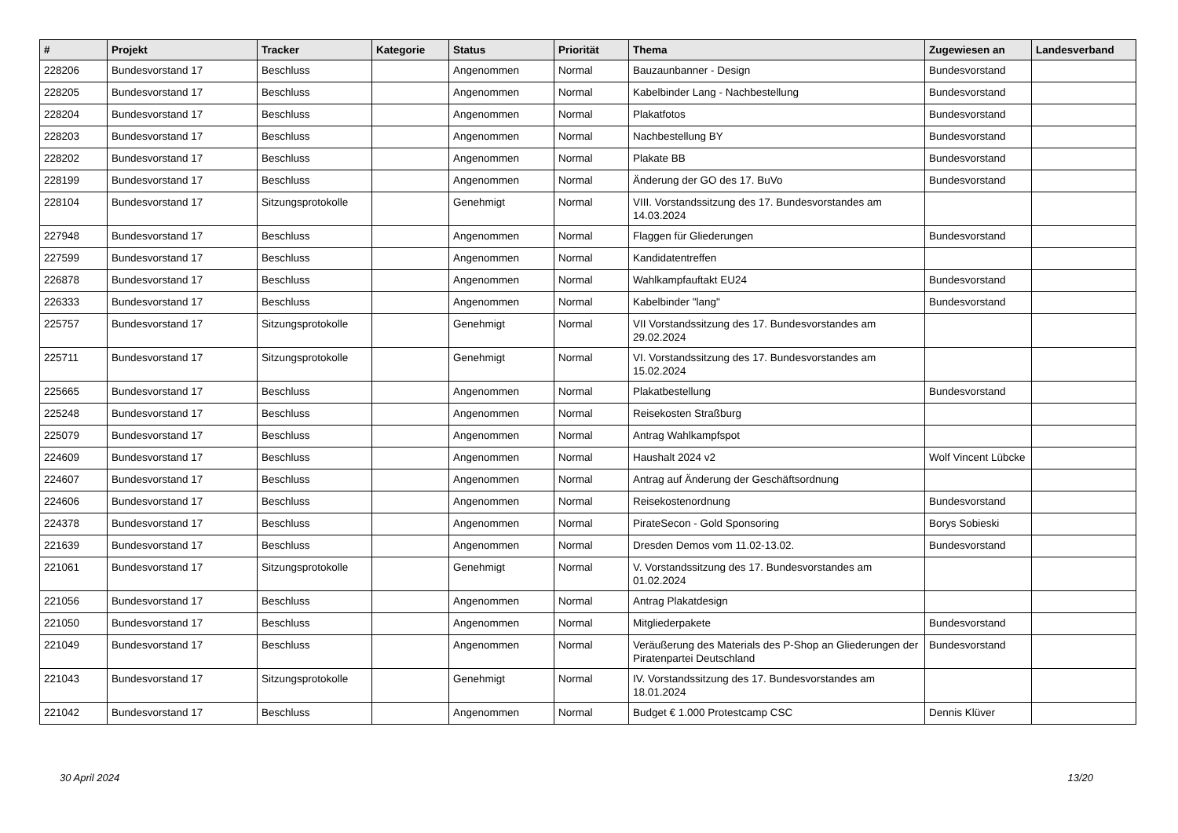| # | Projekt | Tracker | Kategorie | Status | Priorität | Thema | Zugewiesen an | Landesverband |
| --- | --- | --- | --- | --- | --- | --- | --- | --- |
| 228206 | Bundesvorstand 17 | Beschluss | | Angenommen | Normal | Bauzaunbanner - Design | Bundesvorstand | |
| 228205 | Bundesvorstand 17 | Beschluss | | Angenommen | Normal | Kabelbinder Lang - Nachbestellung | Bundesvorstand | |
| 228204 | Bundesvorstand 17 | Beschluss | | Angenommen | Normal | Plakatfotos | Bundesvorstand | |
| 228203 | Bundesvorstand 17 | Beschluss | | Angenommen | Normal | Nachbestellung BY | Bundesvorstand | |
| 228202 | Bundesvorstand 17 | Beschluss | | Angenommen | Normal | Plakate BB | Bundesvorstand | |
| 228199 | Bundesvorstand 17 | Beschluss | | Angenommen | Normal | Änderung der GO des 17. BuVo | Bundesvorstand | |
| 228104 | Bundesvorstand 17 | Sitzungsprotokolle | | Genehmigt | Normal | VIII. Vorstandssitzung des 17. Bundesvorstandes am 14.03.2024 | | |
| 227948 | Bundesvorstand 17 | Beschluss | | Angenommen | Normal | Flaggen für Gliederungen | Bundesvorstand | |
| 227599 | Bundesvorstand 17 | Beschluss | | Angenommen | Normal | Kandidatentreffen | | |
| 226878 | Bundesvorstand 17 | Beschluss | | Angenommen | Normal | Wahlkampfauftakt EU24 | Bundesvorstand | |
| 226333 | Bundesvorstand 17 | Beschluss | | Angenommen | Normal | Kabelbinder "lang" | Bundesvorstand | |
| 225757 | Bundesvorstand 17 | Sitzungsprotokolle | | Genehmigt | Normal | VII Vorstandssitzung des 17. Bundesvorstandes am 29.02.2024 | | |
| 225711 | Bundesvorstand 17 | Sitzungsprotokolle | | Genehmigt | Normal | VI. Vorstandssitzung des 17. Bundesvorstandes am 15.02.2024 | | |
| 225665 | Bundesvorstand 17 | Beschluss | | Angenommen | Normal | Plakatbestellung | Bundesvorstand | |
| 225248 | Bundesvorstand 17 | Beschluss | | Angenommen | Normal | Reisekosten Straßburg | | |
| 225079 | Bundesvorstand 17 | Beschluss | | Angenommen | Normal | Antrag Wahlkampfspot | | |
| 224609 | Bundesvorstand 17 | Beschluss | | Angenommen | Normal | Haushalt 2024 v2 | Wolf Vincent Lübcke | |
| 224607 | Bundesvorstand 17 | Beschluss | | Angenommen | Normal | Antrag auf Änderung der Geschäftsordnung | | |
| 224606 | Bundesvorstand 17 | Beschluss | | Angenommen | Normal | Reisekostenordnung | Bundesvorstand | |
| 224378 | Bundesvorstand 17 | Beschluss | | Angenommen | Normal | PirateSecon - Gold Sponsoring | Borys Sobieski | |
| 221639 | Bundesvorstand 17 | Beschluss | | Angenommen | Normal | Dresden Demos vom 11.02-13.02. | Bundesvorstand | |
| 221061 | Bundesvorstand 17 | Sitzungsprotokolle | | Genehmigt | Normal | V. Vorstandssitzung des 17. Bundesvorstandes am 01.02.2024 | | |
| 221056 | Bundesvorstand 17 | Beschluss | | Angenommen | Normal | Antrag Plakatdesign | | |
| 221050 | Bundesvorstand 17 | Beschluss | | Angenommen | Normal | Mitgliederpakete | Bundesvorstand | |
| 221049 | Bundesvorstand 17 | Beschluss | | Angenommen | Normal | Veräußerung des Materials des P-Shop an Gliederungen der Piratenpartei Deutschland | Bundesvorstand | |
| 221043 | Bundesvorstand 17 | Sitzungsprotokolle | | Genehmigt | Normal | IV. Vorstandssitzung des 17. Bundesvorstandes am 18.01.2024 | | |
| 221042 | Bundesvorstand 17 | Beschluss | | Angenommen | Normal | Budget € 1.000 Protestcamp CSC | Dennis Klüver | |
30 April 2024 13/20